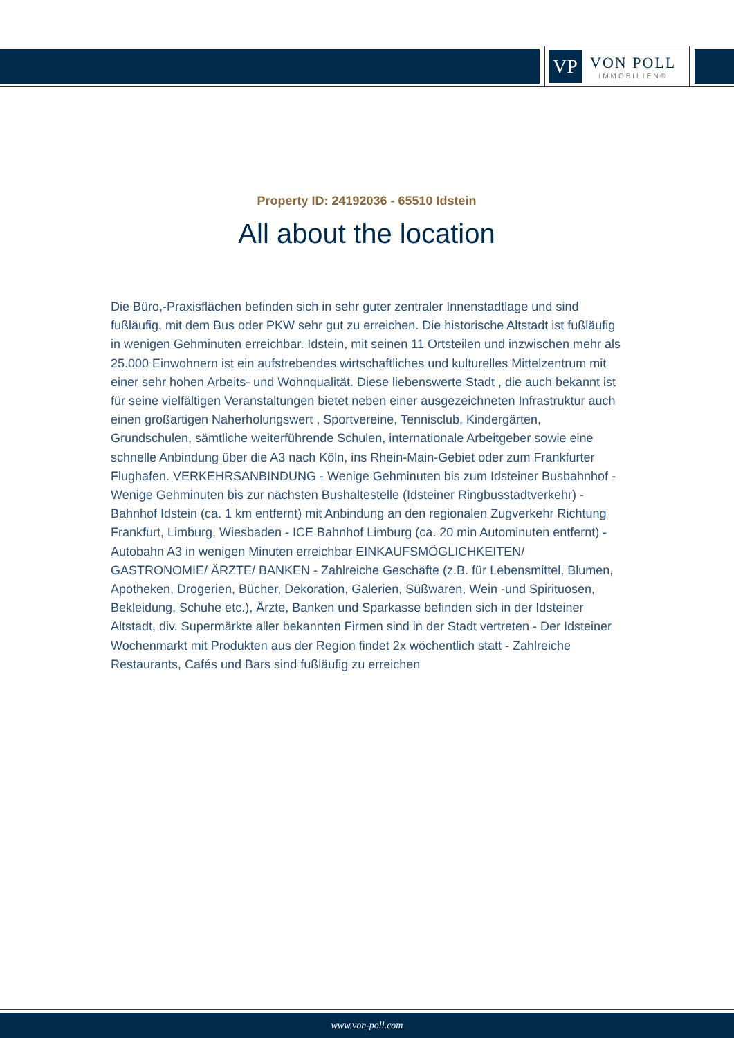VP
VON POLL
IMMOBILIEN®
Property ID: 24192036 - 65510 Idstein
All about the location
Die Büro,-Praxisflächen befinden sich in sehr guter zentraler Innenstadtlage und sind fußläufig, mit dem Bus oder PKW sehr gut zu erreichen. Die historische Altstadt ist fußläufig in wenigen Gehminuten erreichbar. Idstein, mit seinen 11 Ortsteilen und inzwischen mehr als 25.000 Einwohnern ist ein aufstrebendes wirtschaftliches und kulturelles Mittelzentrum mit einer sehr hohen Arbeits- und Wohnqualität. Diese liebenswerte Stadt , die auch bekannt ist für seine vielfältigen Veranstaltungen bietet neben einer ausgezeichneten Infrastruktur auch einen großartigen Naherholungswert , Sportvereine, Tennisclub, Kindergärten, Grundschulen, sämtliche weiterführende Schulen, internationale Arbeitgeber sowie eine schnelle Anbindung über die A3 nach Köln, ins Rhein-Main-Gebiet oder zum Frankfurter Flughafen. VERKEHRSANBINDUNG - Wenige Gehminuten bis zum Idsteiner Busbahnhof - Wenige Gehminuten bis zur nächsten Bushaltestelle (Idsteiner Ringbusstadtverkehr) - Bahnhof Idstein (ca. 1 km entfernt) mit Anbindung an den regionalen Zugverkehr Richtung Frankfurt, Limburg, Wiesbaden - ICE Bahnhof Limburg (ca. 20 min Autominuten entfernt) - Autobahn A3 in wenigen Minuten erreichbar EINKAUFSMÖGLICHKEITEN/ GASTRONOMIE/ ÄRZTE/ BANKEN - Zahlreiche Geschäfte (z.B. für Lebensmittel, Blumen, Apotheken, Drogerien, Bücher, Dekoration, Galerien, Süßwaren, Wein -und Spirituosen, Bekleidung, Schuhe etc.), Ärzte, Banken und Sparkasse befinden sich in der Idsteiner Altstadt, div. Supermärkte aller bekannten Firmen sind in der Stadt vertreten - Der Idsteiner Wochenmarkt mit Produkten aus der Region findet 2x wöchentlich statt - Zahlreiche Restaurants, Cafés und Bars sind fußläufig zu erreichen
www.von-poll.com